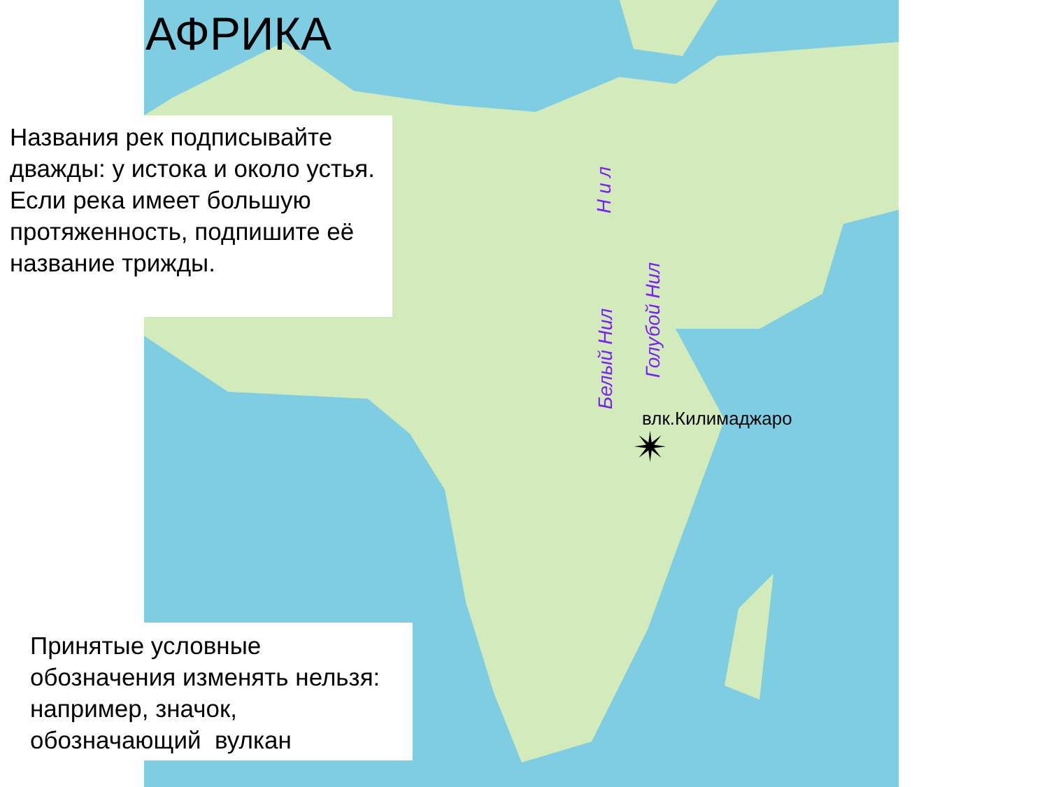АФРИКА
Названия рек подписывайте дважды: у истока и около устья. Если река имеет большую протяженность, подпишите её название трижды.
Принятые условные обозначения изменять нельзя: например, значок, обозначающий вулкан
Н и л
Белый Нил
Голубой Нил
влк.Килимаджаро
✴